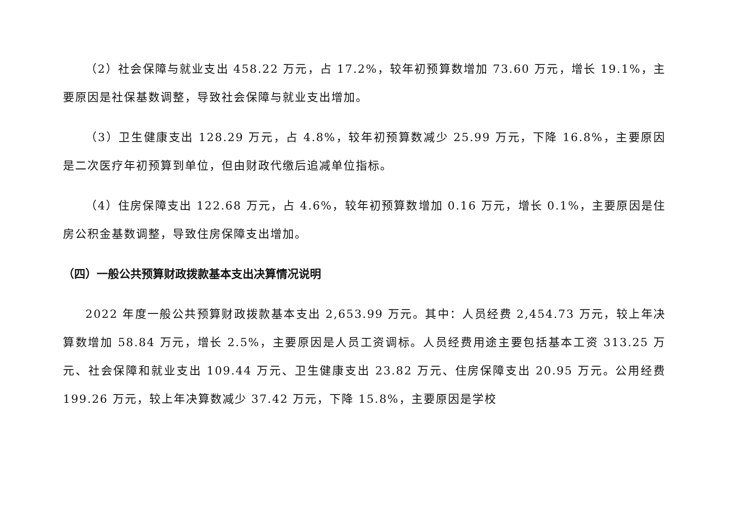（2）社会保障与就业支出 458.22 万元，占 17.2%，较年初预算数增加 73.60 万元，增长 19.1%，主要原因是社保基数调整，导致社会保障与就业支出增加。
（3）卫生健康支出 128.29 万元，占 4.8%，较年初预算数减少 25.99 万元，下降 16.8%，主要原因是二次医疗年初预算到单位，但由财政代缴后追减单位指标。
（4）住房保障支出 122.68 万元，占 4.6%，较年初预算数增加 0.16 万元，增长 0.1%，主要原因是住房公积金基数调整，导致住房保障支出增加。
（四）一般公共预算财政拨款基本支出决算情况说明
2022 年度一般公共预算财政拨款基本支出 2,653.99 万元。其中：人员经费 2,454.73 万元，较上年决算数增加 58.84 万元，增长 2.5%，主要原因是人员工资调标。人员经费用途主要包括基本工资 313.25 万元、社会保障和就业支出 109.44 万元、卫生健康支出 23.82 万元、住房保障支出 20.95 万元。公用经费 199.26 万元，较上年决算数减少 37.42 万元，下降 15.8%，主要原因是学校